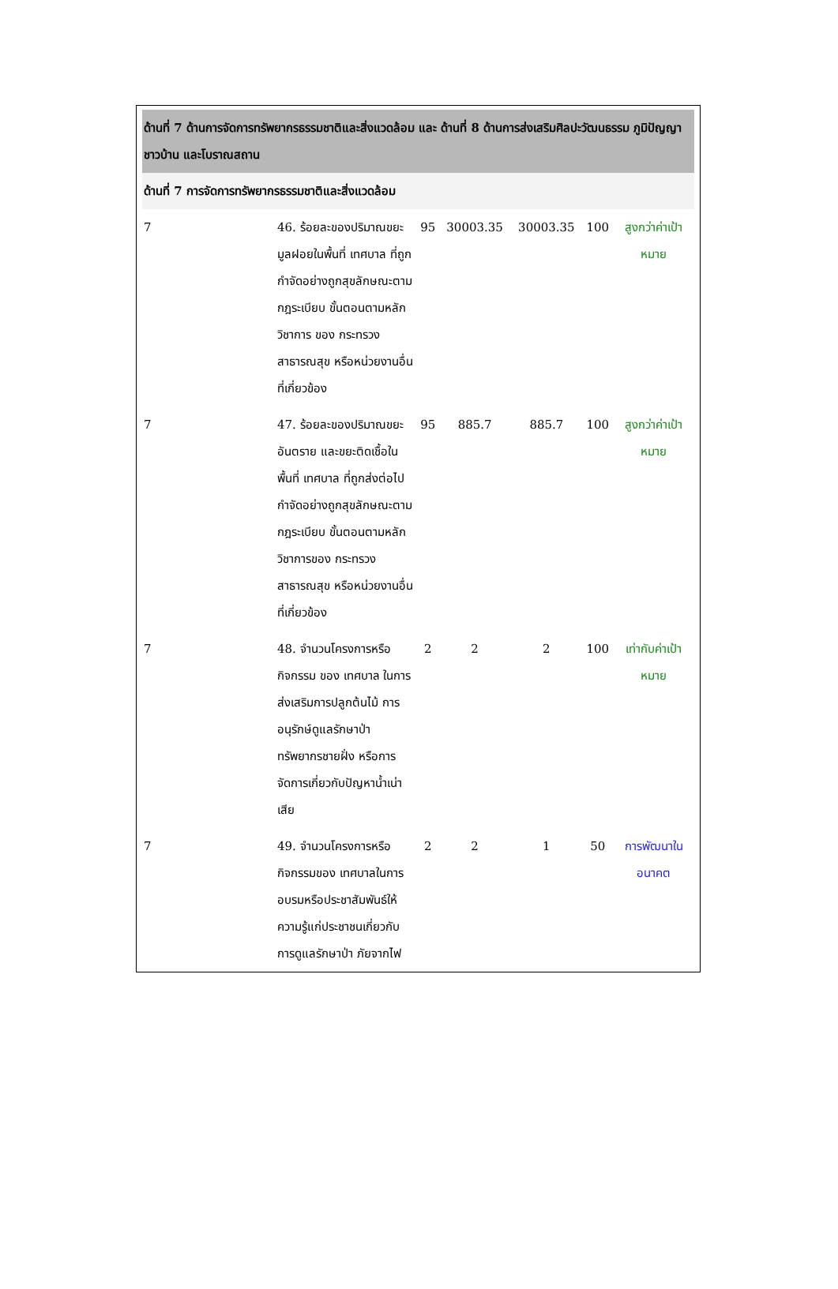| ด้านที่ 7 ด้านการจัดการทรัพยากรธรรมชาติและสิ่งแวดล้อม และ ด้านที่ 8 ด้านการส่งเสริมศิลปะวัฒนธรรม ภูมิปัญญาชาวบ้าน และโบราณสถาน | | | | | | |
| ด้านที่ 7 การจัดการทรัพยากรธรรมชาติและสิ่งแวดล้อม | | | | | | |
| 7 | 46. ร้อยละของปริมาณขยะมูลฝอยในพื้นที่ เทศบาล ที่ถูกกำจัดอย่างถูกสุขลักษณะตามกฎระเบียบ ขั้นตอนตามหลักวิชาการ ของ กระทรวงสาธารณสุข หรือหน่วยงานอื่นที่เกี่ยวข้อง | 95 | 30003.35 | 30003.35 | 100 | สูงกว่าค่าเป้าหมาย |
| 7 | 47. ร้อยละของปริมาณขยะอันตราย และขยะติดเชื้อในพื้นที่ เทศบาล ที่ถูกส่งต่อไปกำจัดอย่างถูกสุขลักษณะตามกฎระเบียบ ขั้นตอนตามหลักวิชาการของ กระทรวงสาธารณสุข หรือหน่วยงานอื่นที่เกี่ยวข้อง | 95 | 885.7 | 885.7 | 100 | สูงกว่าค่าเป้าหมาย |
| 7 | 48. จำนวนโครงการหรือกิจกรรม ของ เทศบาล ในการส่งเสริมการปลูกต้นไม้ การอนุรักษ์ดูแลรักษาป่า ทรัพยากรชายฝั่ง หรือการจัดการเกี่ยวกับปัญหาน้ำเน่าเสีย | 2 | 2 | 2 | 100 | เท่ากับค่าเป้าหมาย |
| 7 | 49. จำนวนโครงการหรือกิจกรรมของ เทศบาลในการอบรมหรือประชาสัมพันธ์ให้ความรู้แก่ประชาชนเกี่ยวกับการดูแลรักษาป่า ภัยจากไฟ | 2 | 2 | 1 | 50 | การพัฒนาในอนาคต |